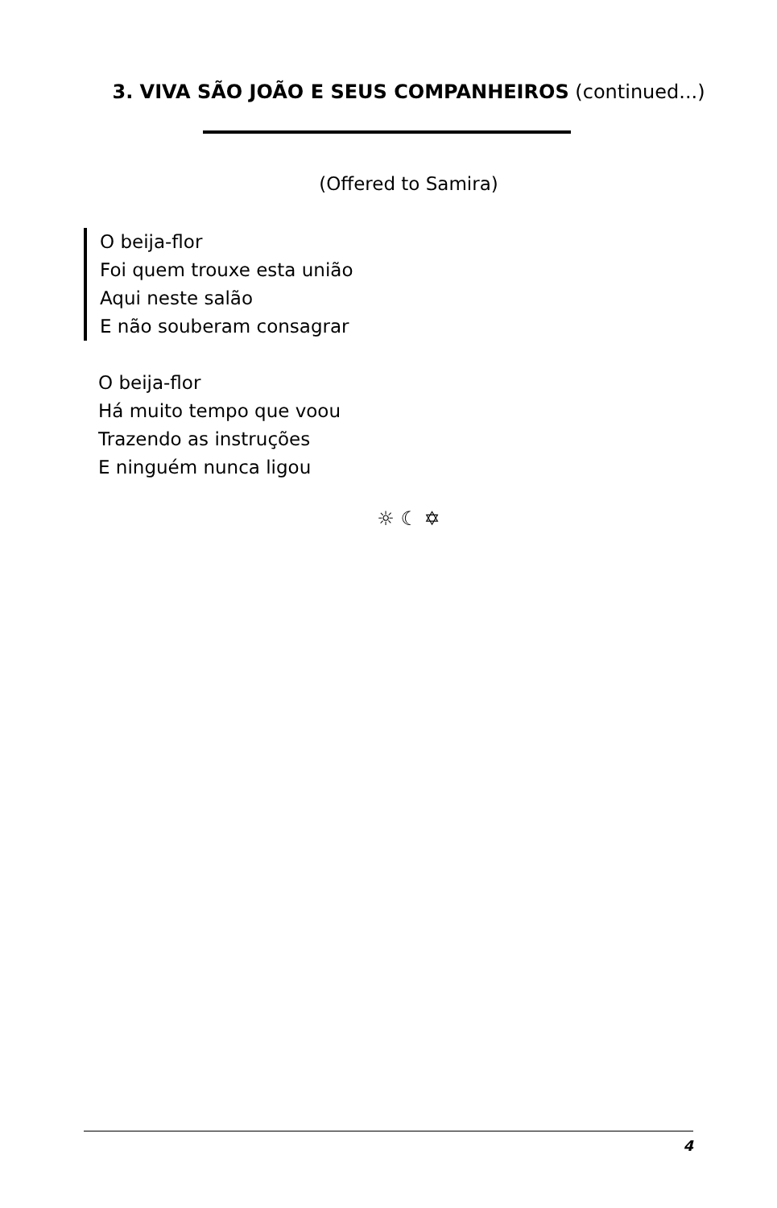3. VIVA SÃO JOÃO E SEUS COMPANHEIROS (continued...)
(Offered to Samira)
O beija-flor
Foi quem trouxe esta união
Aqui neste salão
E não souberam consagrar
O beija-flor
Há muito tempo que voou
Trazendo as instruções
E ninguém nunca ligou
☼ ☾ ✡
4